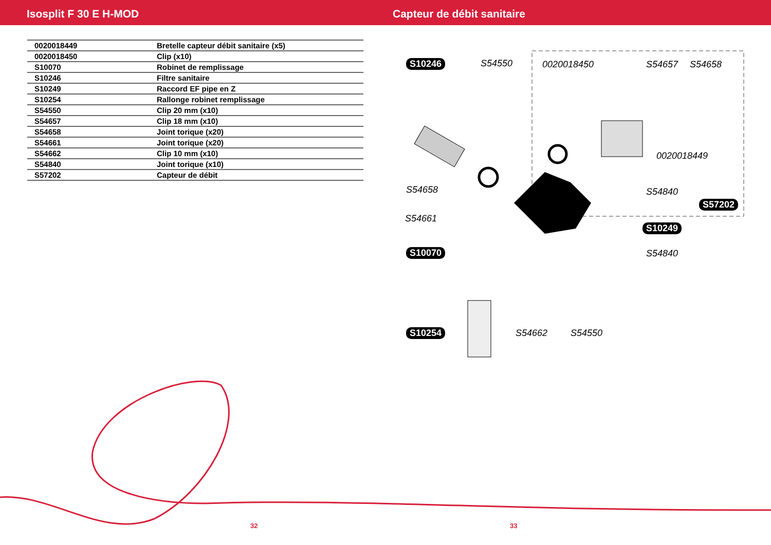Isosplit F 30 E H-MOD Capteur de débit sanitaire
| 0020018449 | Bretelle capteur débit sanitaire (x5) |
| 0020018450 | Clip (x10) |
| S10070 | Robinet de remplissage |
| S10246 | Filtre sanitaire |
| S10249 | Raccord EF pipe en Z |
| S10254 | Rallonge robinet remplissage |
| S54550 | Clip 20 mm (x10) |
| S54657 | Clip 18 mm (x10) |
| S54658 | Joint torique (x20) |
| S54661 | Joint torique (x20) |
| S54662 | Clip 10 mm (x10) |
| S54840 | Joint torique (x10) |
| S57202 | Capteur de débit |
S10246 S54550 0020018450 S54657 S54658
0020018449
S54658 S54840
S57202
S54661
S10249
S10070 S54840
S10254 S54662 S54550
32 33